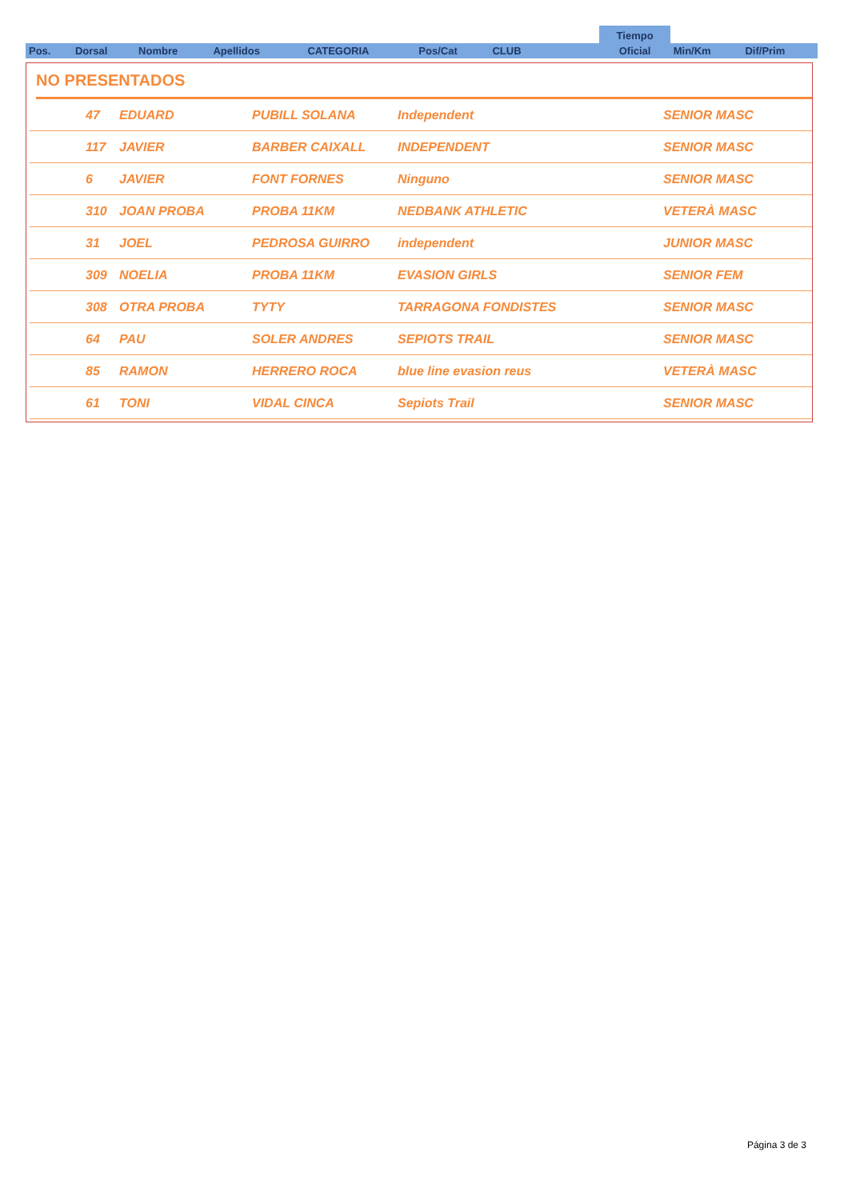| | | | | | | | Tiempo | | |
| Pos. | Dorsal | Nombre | Apellidos | CATEGORIA | Pos/Cat | CLUB | Oficial | Min/Km | Dif/Prim |
NO PRESENTADOS
| | 47 | EDUARD | PUBILL SOLANA | Independent | SENIOR MASC |
| | 117 | JAVIER | BARBER CAIXALL | INDEPENDENT | SENIOR MASC |
| | 6 | JAVIER | FONT FORNES | Ninguno | SENIOR MASC |
| | 310 | JOAN PROBA | PROBA 11KM | NEDBANK ATHLETIC | VETERÀ MASC |
| | 31 | JOEL | PEDROSA GUIRRO | independent | JUNIOR MASC |
| | 309 | NOELIA | PROBA 11KM | EVASION GIRLS | SENIOR FEM |
| | 308 | OTRA PROBA | TYTY | TARRAGONA FONDISTES | SENIOR MASC |
| | 64 | PAU | SOLER ANDRES | SEPIOTS TRAIL | SENIOR MASC |
| | 85 | RAMON | HERRERO ROCA | blue line evasion reus | VETERÀ MASC |
| | 61 | TONI | VIDAL CINCA | Sepiots Trail | SENIOR MASC |
Página 3 de 3